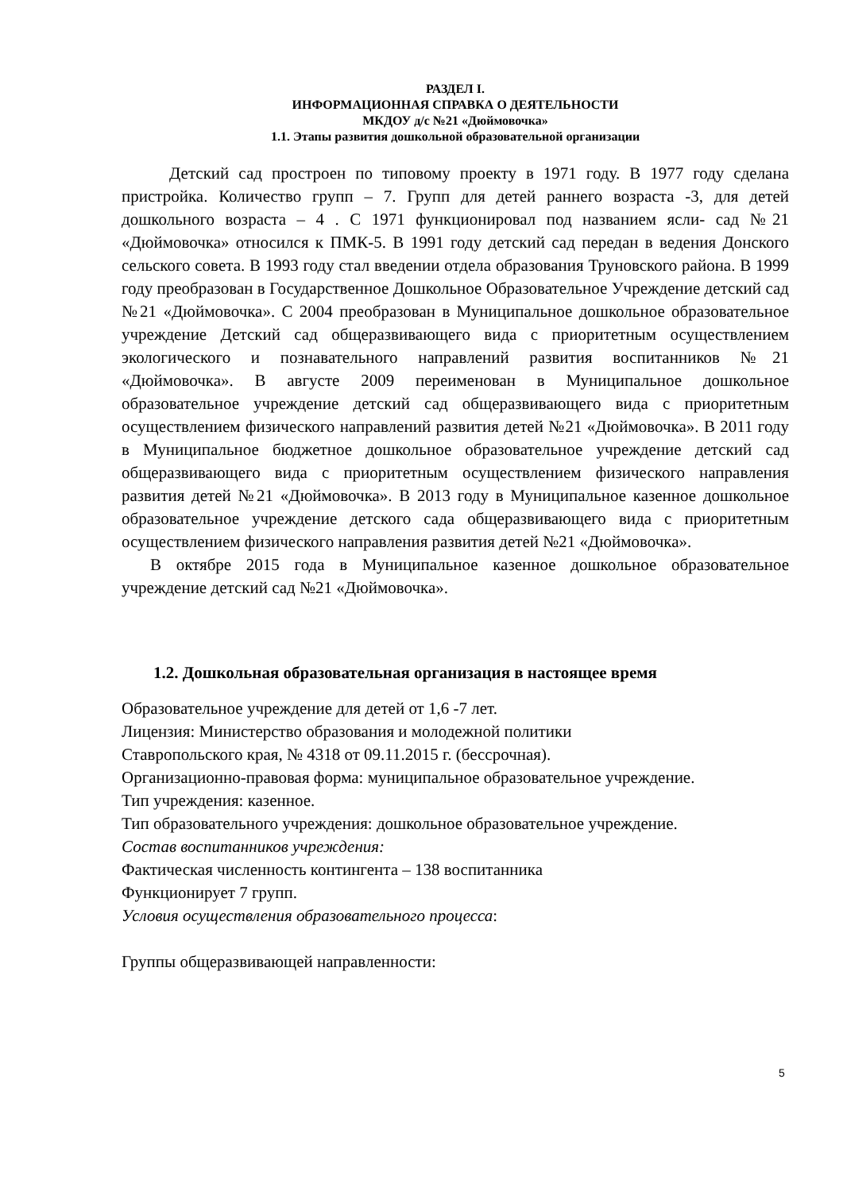РАЗДЕЛ I.
ИНФОРМАЦИОННАЯ СПРАВКА О ДЕЯТЕЛЬНОСТИ
МКДОУ д/с №21 «Дюймовочка»
1.1. Этапы развития дошкольной образовательной организации
Детский сад простроен по типовому проекту в 1971 году. В 1977 году сделана пристройка. Количество групп – 7. Групп для детей раннего возраста -3, для детей дошкольного возраста – 4 . С 1971 функционировал под названием ясли- сад №21 «Дюймовочка» относился к ПМК-5. В 1991 году детский сад передан в ведения Донского сельского совета. В 1993 году стал введении отдела образования Труновского района. В 1999 году преобразован в Государственное Дошкольное Образовательное Учреждение детский сад №21 «Дюймовочка». С 2004 преобразован в Муниципальное дошкольное образовательное учреждение Детский сад общеразвивающего вида с приоритетным осуществлением экологического и познавательного направлений развития воспитанников №21 «Дюймовочка». В августе 2009 переименован в Муниципальное дошкольное образовательное учреждение детский сад общеразвивающего вида с приоритетным осуществлением физического направлений развития детей №21 «Дюймовочка». В 2011 году в Муниципальное бюджетное дошкольное образовательное учреждение детский сад общеразвивающего вида с приоритетным осуществлением физического направления развития детей №21 «Дюймовочка». В 2013 году в Муниципальное казенное дошкольное образовательное учреждение детского сада общеразвивающего вида с приоритетным осуществлением физического направления развития детей №21 «Дюймовочка».
В октябре 2015 года в Муниципальное казенное дошкольное образовательное учреждение детский сад №21 «Дюймовочка».
1.2. Дошкольная образовательная организация в настоящее время
Образовательное учреждение для детей от 1,6 -7 лет.
Лицензия: Министерство образования и молодежной политики
Ставропольского края, № 4318 от 09.11.2015 г. (бессрочная).
Организационно-правовая форма: муниципальное образовательное учреждение.
Тип учреждения: казенное.
Тип образовательного учреждения: дошкольное образовательное учреждение.
Состав воспитанников учреждения:
Фактическая численность контингента – 138 воспитанника
Функционирует 7 групп.
Условия осуществления образовательного процесса:
Группы общеразвивающей направленности:
5